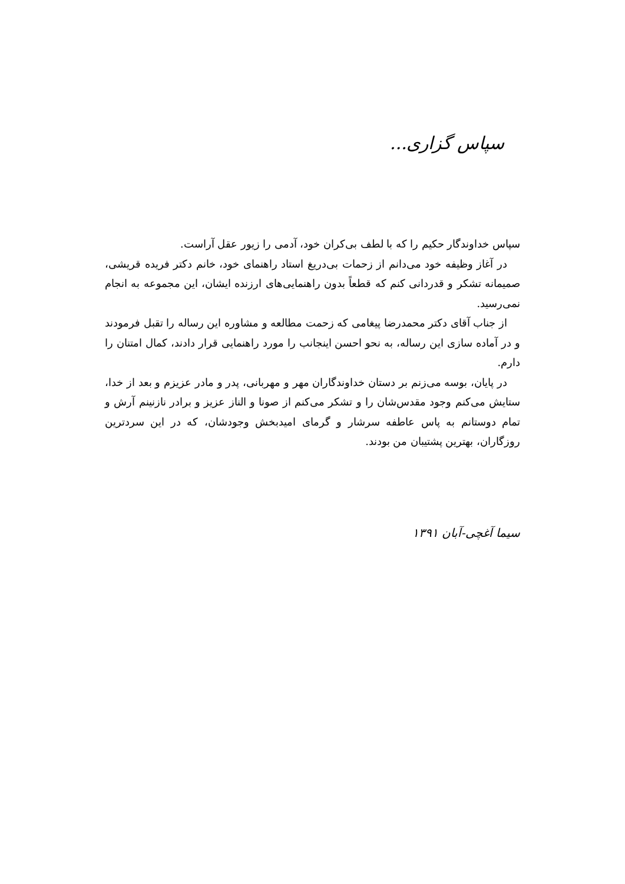سپاس گزاری...
سپاس خداوندگار حکیم را که با لطف بی‌کران خود، آدمی را زیور عقل آراست.
در آغاز وظیفه خود می‌دانم از زحمات بی‌دریغ استاد راهنمای خود، خانم دکتر فریده قریشی، صمیمانه تشکر و قدردانی کنم که قطعاً بدون راهنمایی‌های ارزنده ایشان، این مجموعه به انجام نمی‌رسید.
از جناب آقای دکتر محمدرضا پیغامی که زحمت مطالعه و مشاوره این رساله را تقبل فرمودند و در آماده سازی این رساله، به نحو احسن اینجانب را مورد راهنمایی قرار دادند، کمال امتنان را دارم.
در پایان، بوسه می‌زنم بر دستان خداوندگاران مهر و مهربانی، پدر و مادر عزیزم و بعد از خدا، ستایش می‌کنم وجود مقدس‌شان را و تشکر می‌کنم از صونا و الناز عزیز و برادر نازنینم آرش و تمام دوستانم به پاس عاطفه سرشار و گرمای امیدبخش وجودشان، که در این سردترین روزگاران، بهترین پشتیبان من بودند.
سیما آغچی-آبان ۱۳۹۱